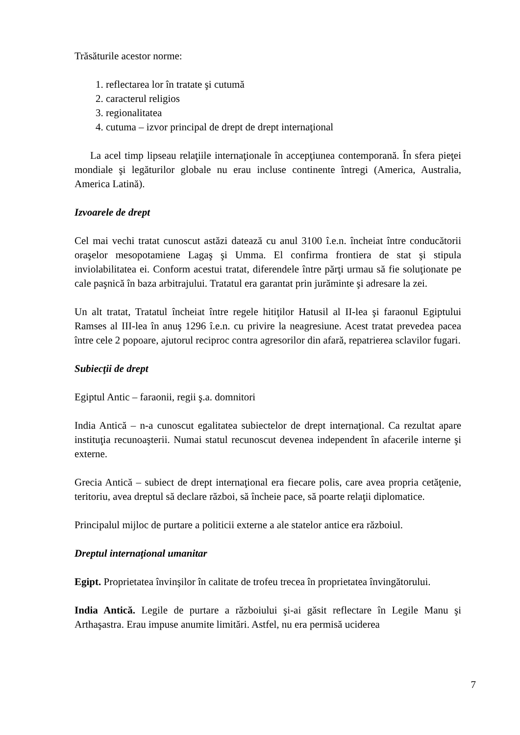Trăsăturile acestor norme:
1. reflectarea lor în tratate şi cutumă
2. caracterul religios
3. regionalitatea
4. cutuma – izvor principal de drept de drept internaţional
La acel timp lipseau relaţiile internaţionale în accepţiunea contemporană. În sfera pieţei mondiale şi legăturilor globale nu erau incluse continente întregi (America, Australia, America Latină).
Izvoarele de drept
Cel mai vechi tratat cunoscut astăzi datează cu anul 3100 î.e.n. încheiat între conducătorii oraşelor mesopotamiene Lagaş şi Umma. El confirma frontiera de stat şi stipula inviolabilitatea ei. Conform acestui tratat, diferendele între părţi urmau să fie soluţionate pe cale paşnică în baza arbitrajului. Tratatul era garantat prin jurăminte şi adresare la zei.
Un alt tratat, Tratatul încheiat între regele hitiţilor Hatusil al II-lea şi faraonul Egiptului Ramses al III-lea în anuş 1296 î.e.n. cu privire la neagresiune. Acest tratat prevedea pacea între cele 2 popoare, ajutorul reciproc contra agresorilor din afară, repatrierea sclavilor fugari.
Subiecţii de drept
Egiptul Antic – faraonii, regii ş.a. domnitori
India Antică – n-a cunoscut egalitatea subiectelor de drept internaţional. Ca rezultat apare instituţia recunoaşterii. Numai statul recunoscut devenea independent în afacerile interne şi externe.
Grecia Antică – subiect de drept internaţional era fiecare polis, care avea propria cetăţenie, teritoriu, avea dreptul să declare război, să încheie pace, să poarte relaţii diplomatice.
Principalul mijloc de purtare a politicii externe a ale statelor antice era războiul.
Dreptul internaţional umanitar
Egipt. Proprietatea învinşilor în calitate de trofeu trecea în proprietatea învingătorului.
India Antică. Legile de purtare a războiului şi-ai găsit reflectare în Legile Manu şi Arthaşastra. Erau impuse anumite limitări. Astfel, nu era permisă uciderea
7